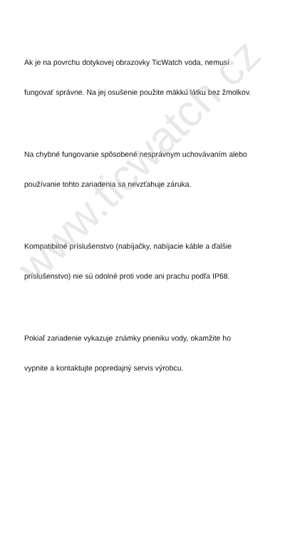Ak je na povrchu dotykovej obrazovky TicWatch voda, nemusí
fungovať správne. Na jej osušenie použite mäkkú látku bez žmolkov.
Na chybné fungovanie spôsobené nesprávnym uchovávaním alebo
používanie tohto zariadenia sa nevzťahuje záruka.
Kompatibilné príslušenstvo (nabíjačky, nabíjacie káble a ďalšie
príslušenstvo) nie sú odolné proti vode ani prachu podľa IP68.
Pokiaľ zariadenie vykazuje známky prieniku vody, okamžite ho
vypnite a kontaktujte popredajný servis výrobcu.
www.ticwatch.cz